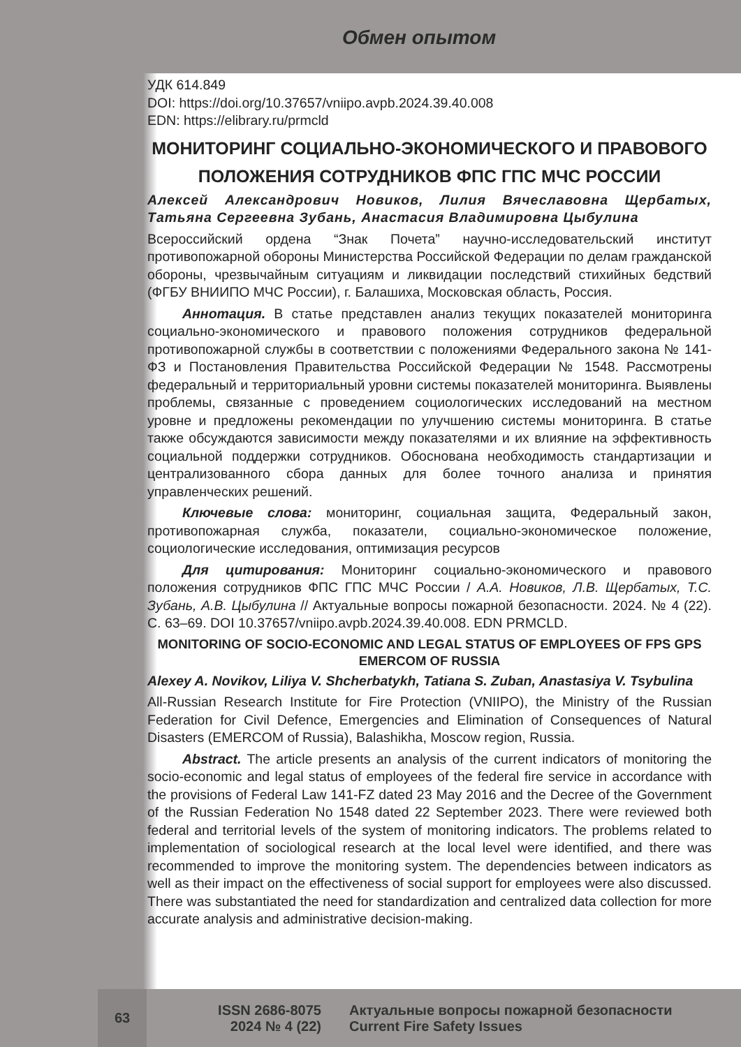Обмен опытом
УДК 614.849
DOI: https://doi.org/10.37657/vniipo.avpb.2024.39.40.008
EDN: https://elibrary.ru/prmcld
МОНИТОРИНГ СОЦИАЛЬНО-ЭКОНОМИЧЕСКОГО И ПРАВОВОГО ПОЛОЖЕНИЯ СОТРУДНИКОВ ФПС ГПС МЧС РОССИИ
Алексей Александрович Новиков, Лилия Вячеславовна Щербатых, Татьяна Сергеевна Зубань, Анастасия Владимировна Цыбулина
Всероссийский ордена “Знак Почета” научно-исследовательский институт противопожарной обороны Министерства Российской Федерации по делам гражданской обороны, чрезвычайным ситуациям и ликвидации последствий стихийных бедствий (ФГБУ ВНИИПО МЧС России), г. Балашиха, Московская область, Россия.
Аннотация. В статье представлен анализ текущих показателей мониторинга социально-экономического и правового положения сотрудников федеральной противопожарной службы в соответствии с положениями Федерального закона № 141-ФЗ и Постановления Правительства Российской Федерации № 1548. Рассмотрены федеральный и территориальный уровни системы показателей мониторинга. Выявлены проблемы, связанные с проведением социологических исследований на местном уровне и предложены рекомендации по улучшению системы мониторинга. В статье также обсуждаются зависимости между показателями и их влияние на эффективность социальной поддержки сотрудников. Обоснована необходимость стандартизации и централизованного сбора данных для более точного анализа и принятия управленческих решений.
Ключевые слова: мониторинг, социальная защита, Федеральный закон, противопожарная служба, показатели, социально-экономическое положение, социологические исследования, оптимизация ресурсов
Для цитирования: Мониторинг социально-экономического и правового положения сотрудников ФПС ГПС МЧС России / А.А. Новиков, Л.В. Щербатых, Т.С. Зубань, А.В. Цыбулина // Актуальные вопросы пожарной безопасности. 2024. № 4 (22). С. 63–69. DOI 10.37657/vniipo.avpb.2024.39.40.008. EDN PRMCLD.
MONITORING OF SOCIO-ECONOMIC AND LEGAL STATUS OF EMPLOYEES OF FPS GPS EMERCOM OF RUSSIA
Alexey A. Novikov, Liliya V. Shcherbatykh, Tatiana S. Zuban, Anastasiya V. Tsybulina
All-Russian Research Institute for Fire Protection (VNIIPO), the Ministry of the Russian Federation for Civil Defence, Emergencies and Elimination of Consequences of Natural Disasters (EMERCOM of Russia), Balashikha, Moscow region, Russia.
Abstract. The article presents an analysis of the current indicators of monitoring the socio-economic and legal status of employees of the federal fire service in accordance with the provisions of Federal Law 141-FZ dated 23 May 2016 and the Decree of the Government of the Russian Federation No 1548 dated 22 September 2023. There were reviewed both federal and territorial levels of the system of monitoring indicators. The problems related to implementation of sociological research at the local level were identified, and there was recommended to improve the monitoring system. The dependencies between indicators as well as their impact on the effectiveness of social support for employees were also discussed. There was substantiated the need for standardization and centralized data collection for more accurate analysis and administrative decision-making.
63
ISSN 2686-8075
2024 № 4 (22)
Актуальные вопросы пожарной безопасности
Current Fire Safety Issues